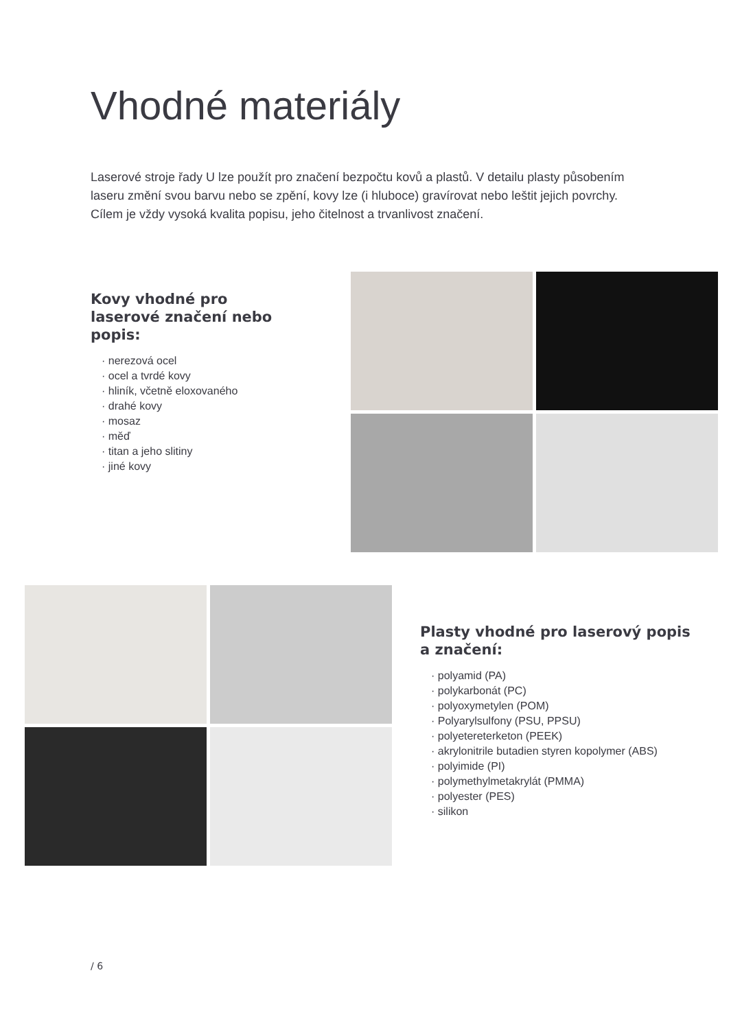Vhodné materiály
Laserové stroje řady U lze použít pro značení bezpočtu kovů a plastů. V detailu plasty působením laseru změní svou barvu nebo se zpění, kovy lze (i hluboce) gravírovat nebo leštit jejich povrchy. Cílem je vždy vysoká kvalita popisu, jeho čitelnost a trvanlivost značení.
Kovy vhodné pro laserové značení nebo popis:
· nerezová ocel
· ocel a tvrdé kovy
· hliník, včetně eloxovaného
· drahé kovy
· mosaz
· měď
· titan a jeho slitiny
· jiné kovy
Plasty vhodné pro laserový popis a značení:
· polyamid (PA)
· polykarbonát (PC)
· polyoxymetylen (POM)
· Polyarylsulfony (PSU, PPSU)
· polyetereterketon (PEEK)
· akrylonitrile butadien styren kopolymer (ABS)
· polyimide (PI)
· polymethylmetakrylát (PMMA)
· polyester (PES)
· silikon
/ 6